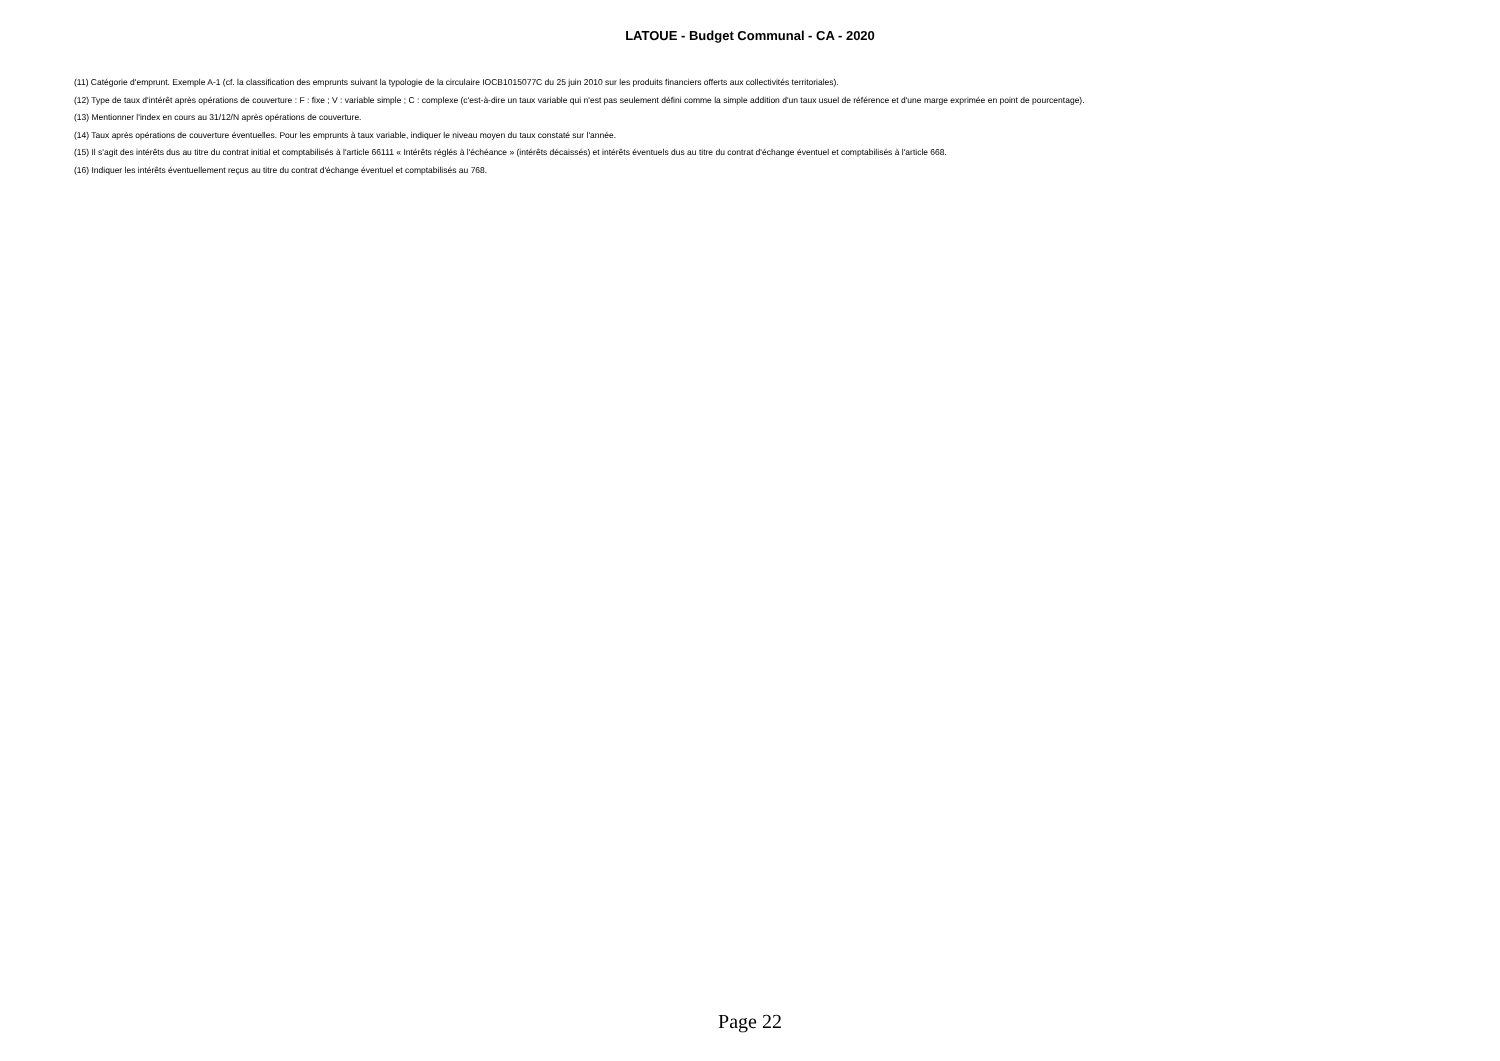LATOUE - Budget Communal - CA - 2020
(11) Catégorie d'emprunt. Exemple A-1 (cf. la classification des emprunts suivant la typologie de la circulaire IOCB1015077C du 25 juin 2010 sur les produits financiers offerts aux collectivités territoriales).
(12) Type de taux d'intérêt après opérations de couverture : F : fixe ; V : variable simple ; C : complexe (c'est-à-dire un taux variable qui n'est pas seulement défini comme la simple addition d'un taux usuel de référence et d'une marge exprimée en point de pourcentage).
(13) Mentionner l'index en cours au 31/12/N après opérations de couverture.
(14) Taux après opérations de couverture éventuelles. Pour les emprunts à taux variable, indiquer le niveau moyen du taux constaté sur l'année.
(15) Il s'agit des intérêts dus au titre du contrat initial et comptabilisés à l'article 66111 « Intérêts réglés à l'échéance » (intérêts décaissés) et intérêts éventuels dus au titre du contrat d'échange éventuel et comptabilisés à l'article 668.
(16) Indiquer les intérêts éventuellement reçus au titre du contrat d'échange éventuel et comptabilisés au 768.
Page 22